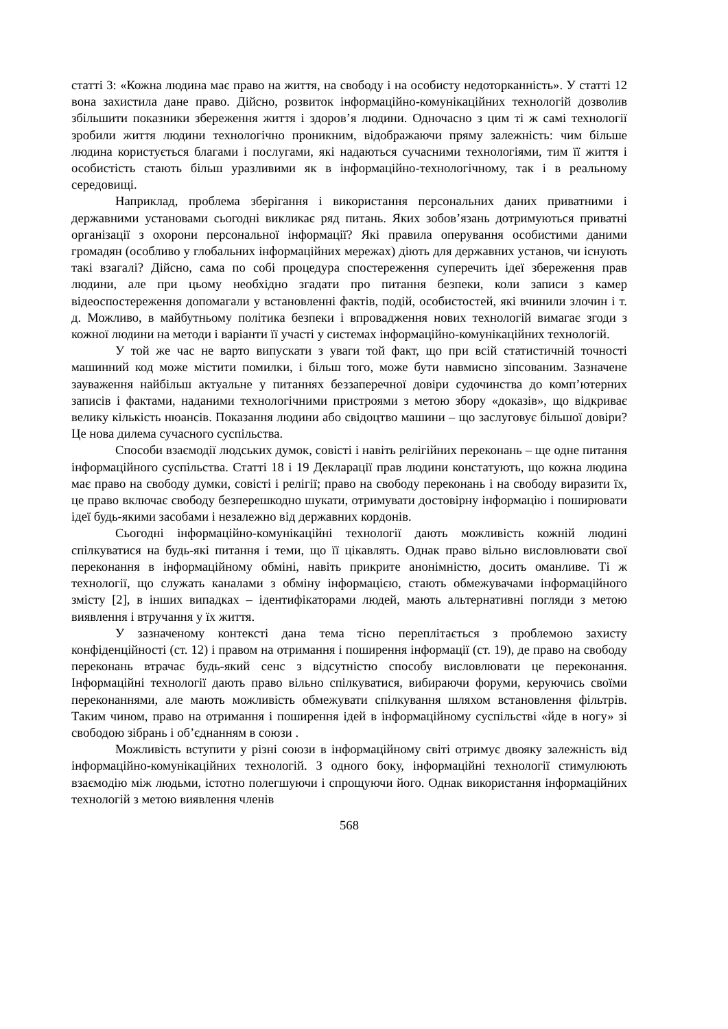статті 3: «Кожна людина має право на життя, на свободу і на особисту недоторканність». У статті 12 вона захистила дане право. Дійсно, розвиток інформаційно-комунікаційних технологій дозволив збільшити показники збереження життя і здоров’я людини. Одночасно з цим ті ж самі технології зробили життя людини технологічно проникним, відображаючи пряму залежність: чим більше людина користується благами і послугами, які надаються сучасними технологіями, тим її життя і особистість стають більш уразливими як в інформаційно-технологічному, так і в реальному середовищі.
Наприклад, проблема зберігання і використання персональних даних приватними і державними установами сьогодні викликає ряд питань. Яких зобов’язань дотримуються приватні організації з охорони персональної інформації? Які правила оперування особистими даними громадян (особливо у глобальних інформаційних мережах) діють для державних установ, чи існують такі взагалі? Дійсно, сама по собі процедура спостереження суперечить ідеї збереження прав людини, але при цьому необхідно згадати про питання безпеки, коли записи з камер відеоспостереження допомагали у встановленні фактів, подій, особистостей, які вчинили злочин і т. д. Можливо, в майбутньому політика безпеки і впровадження нових технологій вимагає згоди з кожної людини на методи і варіанти її участі у системах інформаційно-комунікаційних технологій.
У той же час не варто випускати з уваги той факт, що при всій статистичній точності машинний код може містити помилки, і більш того, може бути навмисно зіпсованим. Зазначене зауваження найбільш актуальне у питаннях беззаперечної довіри судочинства до комп’ютерних записів і фактами, наданими технологічними пристроями з метою збору «доказів», що відкриває велику кількість нюансів. Показання людини або свідоцтво машини – що заслуговує більшої довіри? Це нова дилема сучасного суспільства.
Способи взаємодії людських думок, совісті і навіть релігійних переконань – ще одне питання інформаційного суспільства. Статті 18 і 19 Декларації прав людини констатують, що кожна людина має право на свободу думки, совісті і релігії; право на свободу переконань і на свободу виразити їх, це право включає свободу безперешкодно шукати, отримувати достовірну інформацію і поширювати ідеї будь-якими засобами і незалежно від державних кордонів.
Сьогодні інформаційно-комунікаційні технології дають можливість кожній людині спілкуватися на будь-які питання і теми, що її цікавлять. Однак право вільно висловлювати свої переконання в інформаційному обміні, навіть прикрите анонімністю, досить оманливе. Ті ж технології, що служать каналами з обміну інформацією, стають обмежувачами інформаційного змісту [2], в інших випадках – ідентифікаторами людей, мають альтернативні погляди з метою виявлення і втручання у їх життя.
У зазначеному контексті дана тема тісно переплітається з проблемою захисту конфіденційності (ст. 12) і правом на отримання і поширення інформації (ст. 19), де право на свободу переконань втрачає будь-який сенс з відсутністю способу висловлювати це переконання. Інформаційні технології дають право вільно спілкуватися, вибираючи форуми, керуючись своїми переконаннями, але мають можливість обмежувати спілкування шляхом встановлення фільтрів. Таким чином, право на отримання і поширення ідей в інформаційному суспільстві «йде в ногу» зі свободою зібрань і об’єднанням в союзи .
Можливість вступити у різні союзи в інформаційному світі отримує двояку залежність від інформаційно-комунікаційних технологій. З одного боку, інформаційні технології стимулюють взаємодію між людьми, істотно полегшуючи і спрощуючи його. Однак використання інформаційних технологій з метою виявлення членів
568